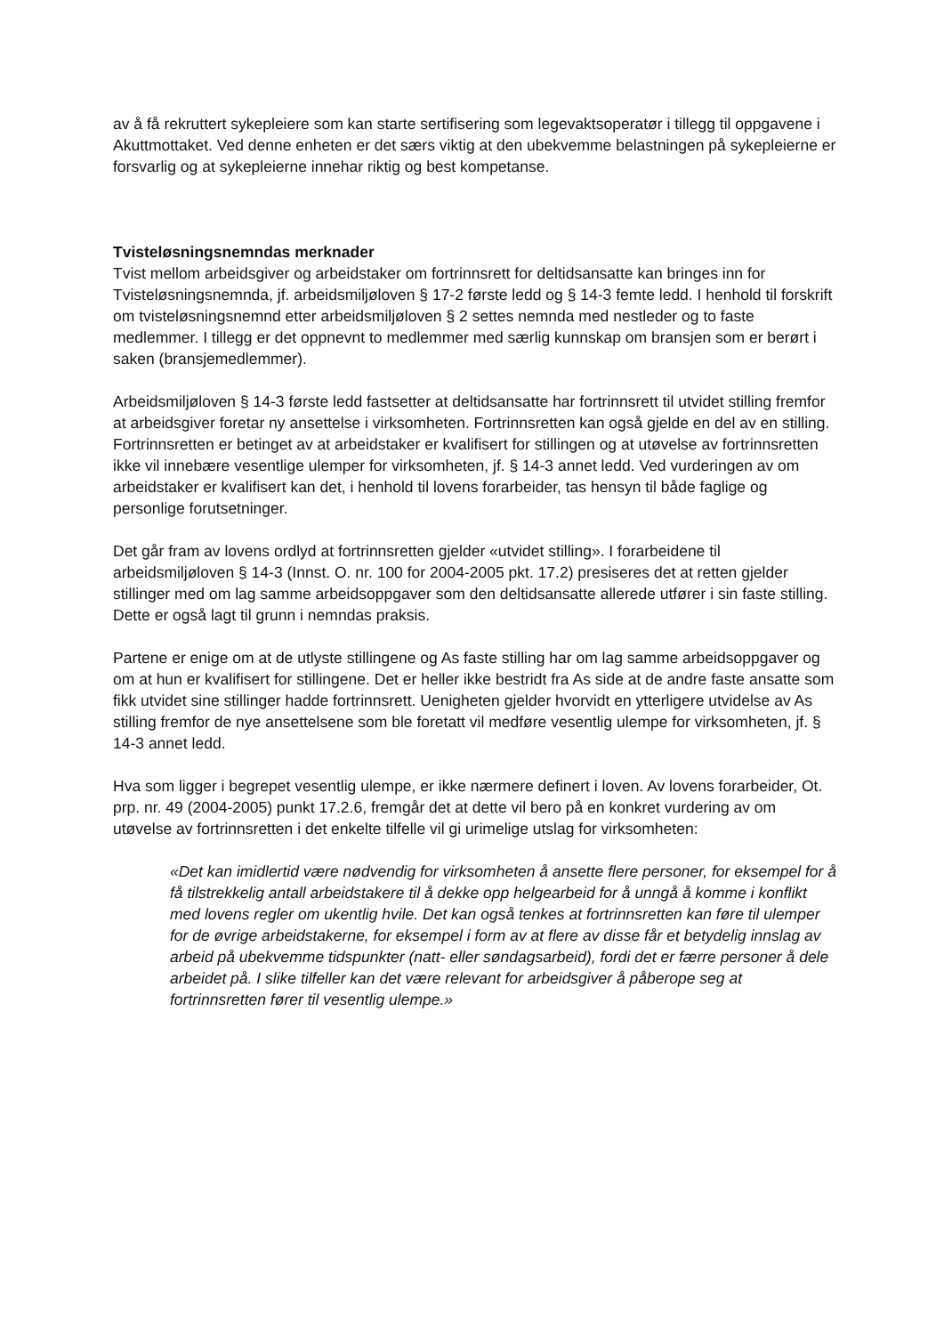av å få rekruttert sykepleiere som kan starte sertifisering som legevaktsoperatør i tillegg til oppgavene i Akuttmottaket. Ved denne enheten er det særs viktig at den ubekvemme belastningen på sykepleierne er forsvarlig og at sykepleierne innehar riktig og best kompetanse.
Tvisteløsningsnemndas merknader
Tvist mellom arbeidsgiver og arbeidstaker om fortrinnsrett for deltidsansatte kan bringes inn for Tvisteløsningsnemnda, jf. arbeidsmiljøloven § 17-2 første ledd og § 14-3 femte ledd. I henhold til forskrift om tvisteløsningsnemnd etter arbeidsmiljøloven § 2 settes nemnda med nestleder og to faste medlemmer. I tillegg er det oppnevnt to medlemmer med særlig kunnskap om bransjen som er berørt i saken (bransjemedlemmer).
Arbeidsmiljøloven § 14-3 første ledd fastsetter at deltidsansatte har fortrinnsrett til utvidet stilling fremfor at arbeidsgiver foretar ny ansettelse i virksomheten. Fortrinnsretten kan også gjelde en del av en stilling. Fortrinnsretten er betinget av at arbeidstaker er kvalifisert for stillingen og at utøvelse av fortrinnsretten ikke vil innebære vesentlige ulemper for virksomheten, jf. § 14-3 annet ledd. Ved vurderingen av om arbeidstaker er kvalifisert kan det, i henhold til lovens forarbeider, tas hensyn til både faglige og personlige forutsetninger.
Det går fram av lovens ordlyd at fortrinnsretten gjelder «utvidet stilling». I forarbeidene til arbeidsmiljøloven § 14-3 (Innst. O. nr. 100 for 2004-2005 pkt. 17.2) presiseres det at retten gjelder stillinger med om lag samme arbeidsoppgaver som den deltidsansatte allerede utfører i sin faste stilling. Dette er også lagt til grunn i nemndas praksis.
Partene er enige om at de utlyste stillingene og As faste stilling har om lag samme arbeidsoppgaver og om at hun er kvalifisert for stillingene. Det er heller ikke bestridt fra As side at de andre faste ansatte som fikk utvidet sine stillinger hadde fortrinnsrett. Uenigheten gjelder hvorvidt en ytterligere utvidelse av As stilling fremfor de nye ansettelsene som ble foretatt vil medføre vesentlig ulempe for virksomheten, jf. § 14-3 annet ledd.
Hva som ligger i begrepet vesentlig ulempe, er ikke nærmere definert i loven. Av lovens forarbeider, Ot. prp. nr. 49 (2004-2005) punkt 17.2.6, fremgår det at dette vil bero på en konkret vurdering av om utøvelse av fortrinnsretten i det enkelte tilfelle vil gi urimelige utslag for virksomheten:
«Det kan imidlertid være nødvendig for virksomheten å ansette flere personer, for eksempel for å få tilstrekkelig antall arbeidstakere til å dekke opp helgearbeid for å unngå å komme i konflikt med lovens regler om ukentlig hvile. Det kan også tenkes at fortrinnsretten kan føre til ulemper for de øvrige arbeidstakerne, for eksempel i form av at flere av disse får et betydelig innslag av arbeid på ubekvemme tidspunkter (natt- eller søndagsarbeid), fordi det er færre personer å dele arbeidet på. I slike tilfeller kan det være relevant for arbeidsgiver å påberope seg at fortrinnsretten fører til vesentlig ulempe.»